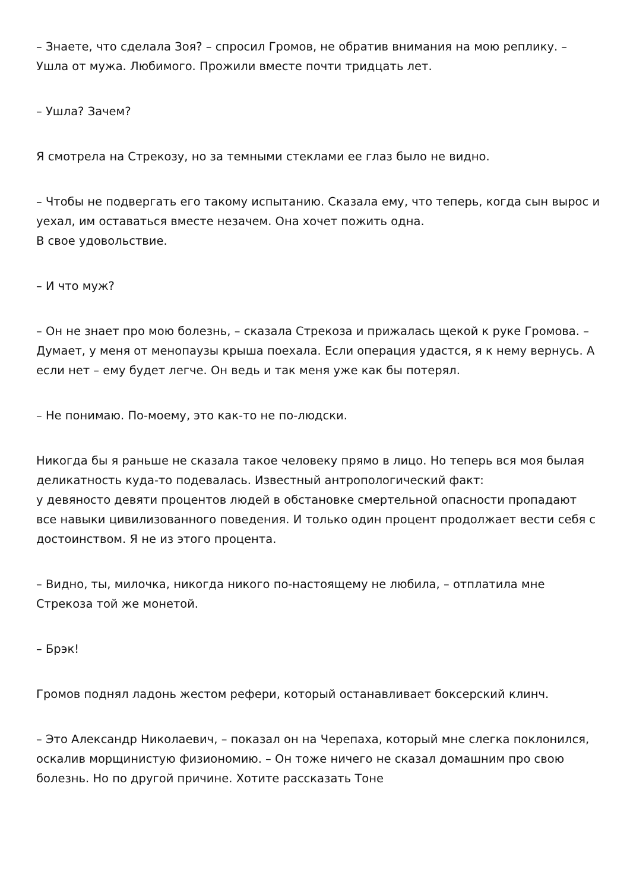– Знаете, что сделала Зоя? – спросил Громов, не обратив внимания на мою реплику. – Ушла от мужа. Любимого. Прожили вместе почти тридцать лет.
– Ушла? Зачем?
Я смотрела на Стрекозу, но за темными стеклами ее глаз было не видно.
– Чтобы не подвергать его такому испытанию. Сказала ему, что теперь, когда сын вырос и уехал, им оставаться вместе незачем. Она хочет пожить одна.
В свое удовольствие.
– И что муж?
– Он не знает про мою болезнь, – сказала Стрекоза и прижалась щекой к руке Громова. – Думает, у меня от менопаузы крыша поехала. Если операция удастся, я к нему вернусь. А если нет – ему будет легче. Он ведь и так меня уже как бы потерял.
– Не понимаю. По-моему, это как-то не по-людски.
Никогда бы я раньше не сказала такое человеку прямо в лицо. Но теперь вся моя былая деликатность куда-то подевалась. Известный антропологический факт:
у девяносто девяти процентов людей в обстановке смертельной опасности пропадают все навыки цивилизованного поведения. И только один процент продолжает вести себя с достоинством. Я не из этого процента.
– Видно, ты, милочка, никогда никого по-настоящему не любила, – отплатила мне Стрекоза той же монетой.
– Брэк!
Громов поднял ладонь жестом рефери, который останавливает боксерский клинч.
– Это Александр Николаевич, – показал он на Черепаха, который мне слегка поклонился, оскалив морщинистую физиономию. – Он тоже ничего не сказал домашним про свою болезнь. Но по другой причине. Хотите рассказать Тоне